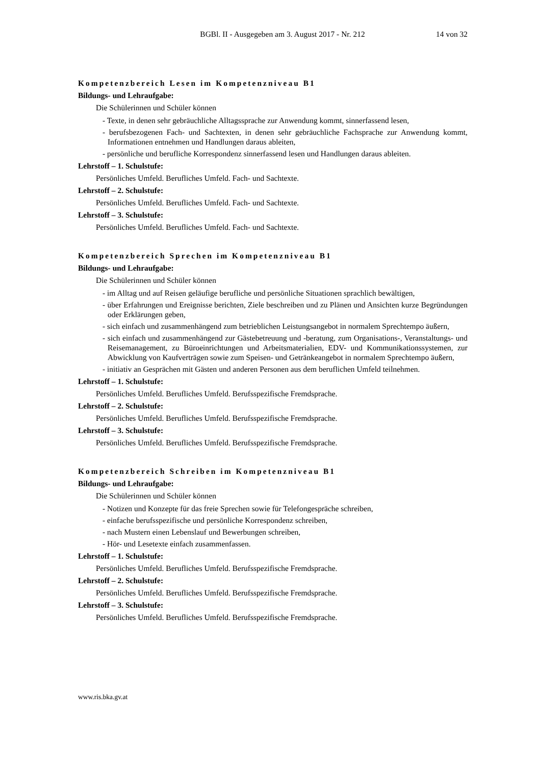BGBl. II - Ausgegeben am 3. August 2017 - Nr. 212 14 von 32
Kompetenzbereich Lesen im Kompetenzniveau B1
Bildungs- und Lehraufgabe:
Die Schülerinnen und Schüler können
- Texte, in denen sehr gebräuchliche Alltagssprache zur Anwendung kommt, sinnerfassend lesen,
- berufsbezogenen Fach- und Sachtexten, in denen sehr gebräuchliche Fachsprache zur Anwendung kommt, Informationen entnehmen und Handlungen daraus ableiten,
- persönliche und berufliche Korrespondenz sinnerfassend lesen und Handlungen daraus ableiten.
Lehrstoff – 1. Schulstufe:
Persönliches Umfeld. Berufliches Umfeld. Fach- und Sachtexte.
Lehrstoff – 2. Schulstufe:
Persönliches Umfeld. Berufliches Umfeld. Fach- und Sachtexte.
Lehrstoff – 3. Schulstufe:
Persönliches Umfeld. Berufliches Umfeld. Fach- und Sachtexte.
Kompetenzbereich Sprechen im Kompetenzniveau B1
Bildungs- und Lehraufgabe:
Die Schülerinnen und Schüler können
- im Alltag und auf Reisen geläufige berufliche und persönliche Situationen sprachlich bewältigen,
- über Erfahrungen und Ereignisse berichten, Ziele beschreiben und zu Plänen und Ansichten kurze Begründungen oder Erklärungen geben,
- sich einfach und zusammenhängend zum betrieblichen Leistungsangebot in normalem Sprechtempo äußern,
- sich einfach und zusammenhängend zur Gästebetreuung und -beratung, zum Organisations-, Veranstaltungs- und Reisemanagement, zu Büroeinrichtungen und Arbeitsmaterialien, EDV- und Kommunikationssystemen, zur Abwicklung von Kaufverträgen sowie zum Speisen- und Getränkeangebot in normalem Sprechtempo äußern,
- initiativ an Gesprächen mit Gästen und anderen Personen aus dem beruflichen Umfeld teilnehmen.
Lehrstoff – 1. Schulstufe:
Persönliches Umfeld. Berufliches Umfeld. Berufsspezifische Fremdsprache.
Lehrstoff – 2. Schulstufe:
Persönliches Umfeld. Berufliches Umfeld. Berufsspezifische Fremdsprache.
Lehrstoff – 3. Schulstufe:
Persönliches Umfeld. Berufliches Umfeld. Berufsspezifische Fremdsprache.
Kompetenzbereich Schreiben im Kompetenzniveau B1
Bildungs- und Lehraufgabe:
Die Schülerinnen und Schüler können
- Notizen und Konzepte für das freie Sprechen sowie für Telefongespräche schreiben,
- einfache berufsspezifische und persönliche Korrespondenz schreiben,
- nach Mustern einen Lebenslauf und Bewerbungen schreiben,
- Hör- und Lesetexte einfach zusammenfassen.
Lehrstoff – 1. Schulstufe:
Persönliches Umfeld. Berufliches Umfeld. Berufsspezifische Fremdsprache.
Lehrstoff – 2. Schulstufe:
Persönliches Umfeld. Berufliches Umfeld. Berufsspezifische Fremdsprache.
Lehrstoff – 3. Schulstufe:
Persönliches Umfeld. Berufliches Umfeld. Berufsspezifische Fremdsprache.
www.ris.bka.gv.at